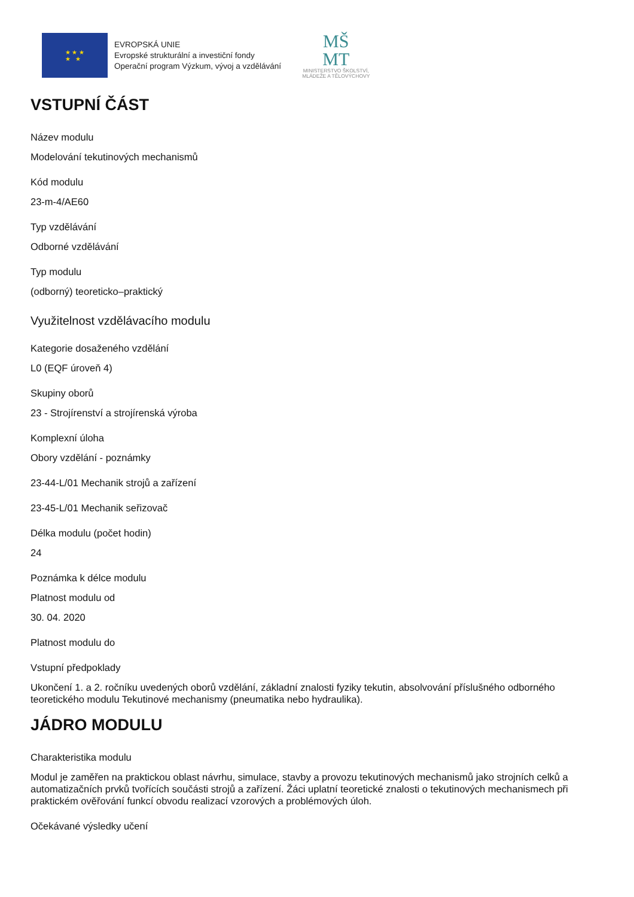★ ★ ★
★ ★
EVROPSKÁ UNIE
Evropské strukturální a investiční fondy
Operační program Výzkum, vývoj a vzdělávání
MŠ
MT
MINISTERSTVO ŠKOLSTVÍ,
MLÁDEŽE A TĚLOVÝCHOVY
VSTUPNÍ ČÁST
Název modulu
Modelování tekutinových mechanismů
Kód modulu
23-m-4/AE60
Typ vzdělávání
Odborné vzdělávání
Typ modulu
(odborný) teoreticko–praktický
Využitelnost vzdělávacího modulu
Kategorie dosaženého vzdělání
L0 (EQF úroveň 4)
Skupiny oborů
23 - Strojírenství a strojírenská výroba
Komplexní úloha
Obory vzdělání - poznámky
23-44-L/01 Mechanik strojů a zařízení
23-45-L/01 Mechanik seřizovač
Délka modulu (počet hodin)
24
Poznámka k délce modulu
Platnost modulu od
30. 04. 2020
Platnost modulu do
Vstupní předpoklady
Ukončení 1. a 2. ročníku uvedených oborů vzdělání, základní znalosti fyziky tekutin, absolvování příslušného odborného teoretického modulu Tekutinové mechanismy (pneumatika nebo hydraulika).
JÁDRO MODULU
Charakteristika modulu
Modul je zaměřen na praktickou oblast návrhu, simulace, stavby a provozu tekutinových mechanismů jako strojních celků a automatizačních prvků tvořících součásti strojů a zařízení. Žáci uplatní teoretické znalosti o tekutinových mechanismech při praktickém ověřování funkcí obvodu realizací vzorových a problémových úloh.
Očekávané výsledky učení